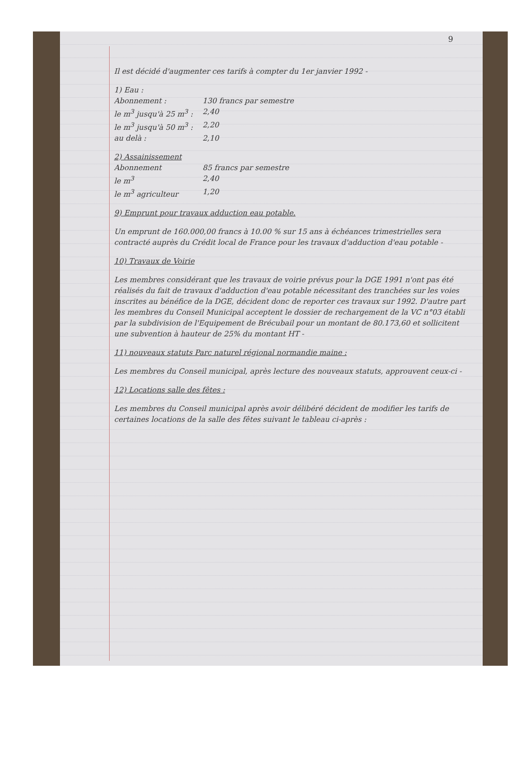9
Il est décidé d'augmenter ces tarifs à compter du 1er janvier 1992 -
1) Eau :
Abonnement : 130 francs par semestre
le m<sup>3</sup> jusqu'à 25 m<sup>3</sup> : 2,40
le m<sup>3</sup> jusqu'à 50 m<sup>3</sup> : 2,20
au delà : 2,10
2) Assainissement
Abonnement 85 francs par semestre
le m<sup>3</sup> 2,40
le m<sup>3</sup> agriculteur 1,20
9) Emprunt pour travaux adduction eau potable.
Un emprunt de 160.000,00 francs à 10.00 % sur 15 ans à échéances trimestrielles sera contracté auprès du Crédit local de France pour les travaux d'adduction d'eau potable -
10) Travaux de Voirie
Les membres considérant que les travaux de voirie prévus pour la DGE 1991 n'ont pas été réalisés du fait de travaux d'adduction d'eau potable nécessitant des tranchées sur les voies inscrites au bénéfice de la DGE, décident donc de reporter ces travaux sur 1992. D'autre part les membres du Conseil Municipal acceptent le dossier de rechargement de la VC n°03 établi par la subdivision de l'Equipement de Brécubail pour un montant de 80.173,60 et sollicitent une subvention à hauteur de 25% du montant HT -
11) nouveaux statuts Parc naturel régional normandie maine :
Les membres du Conseil municipal, après lecture des nouveaux statuts, approuvent ceux-ci -
12) Locations salle des fêtes :
Les membres du Conseil municipal après avoir délibéré décident de modifier les tarifs de certaines locations de la salle des fêtes suivant le tableau ci-après :